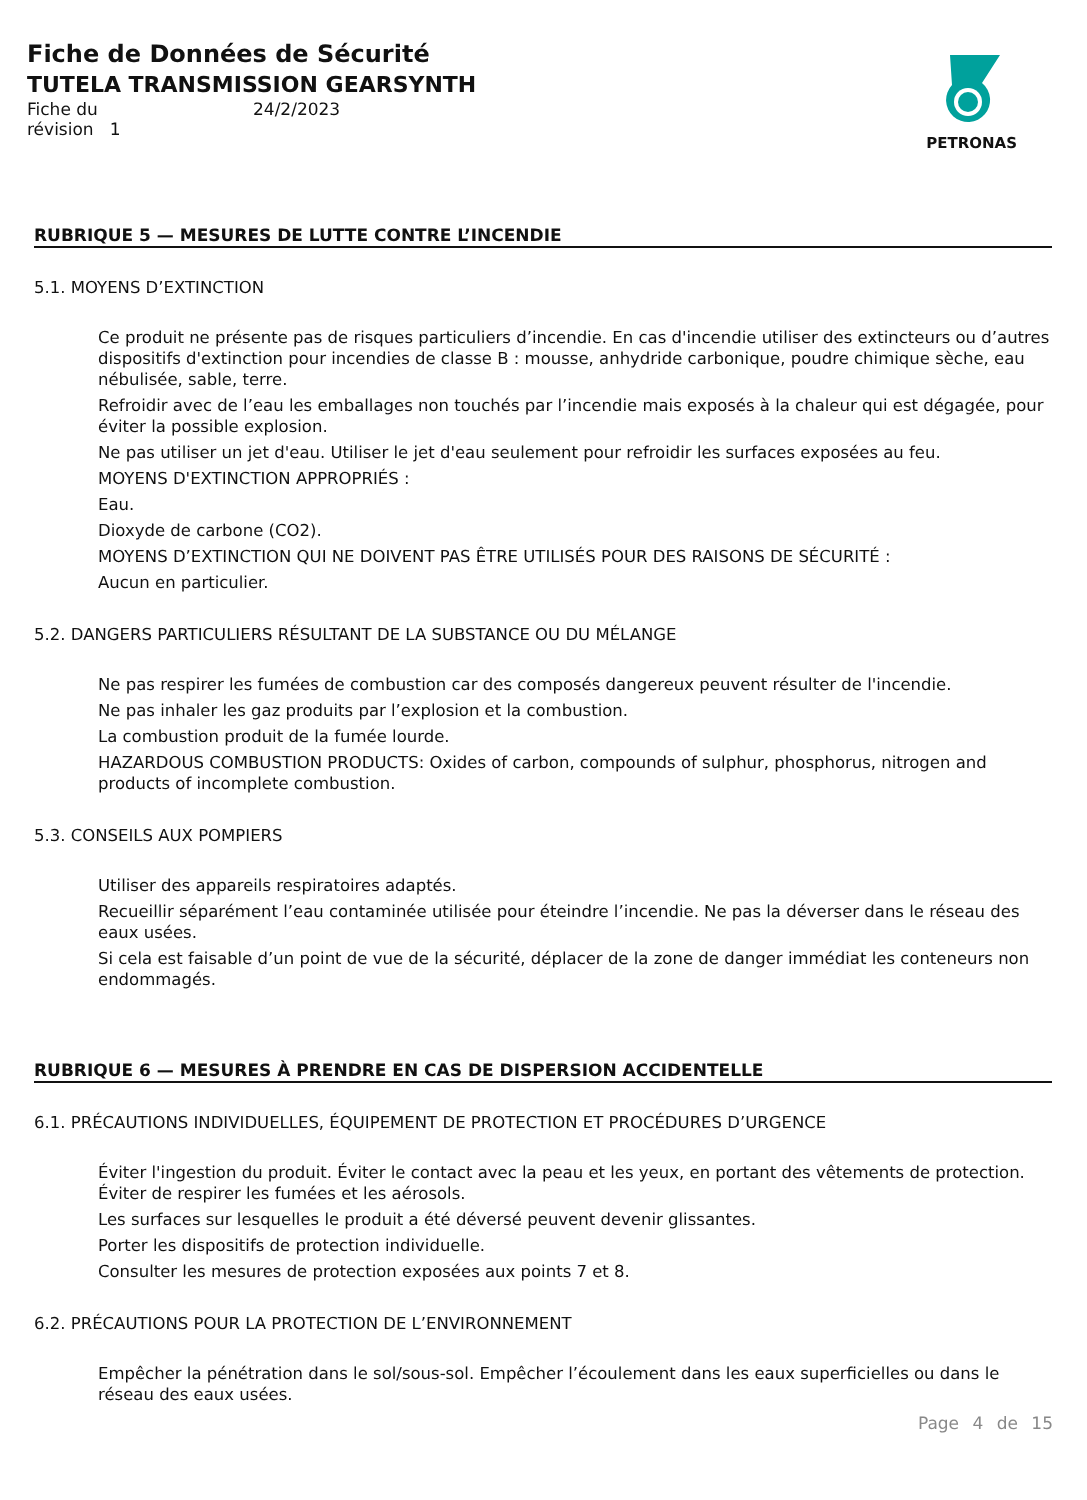Fiche de Données de Sécurité
TUTELA TRANSMISSION GEARSYNTH
| Fiche du | 24/2/2023 |
| révision 1 | |
PETRONAS
RUBRIQUE 5 — MESURES DE LUTTE CONTRE L’INCENDIE
5.1. MOYENS D’EXTINCTION
Ce produit ne présente pas de risques particuliers d’incendie. En cas d'incendie utiliser des extincteurs ou d’autres dispositifs d'extinction pour incendies de classe B : mousse, anhydride carbonique, poudre chimique sèche, eau nébulisée, sable, terre.
Refroidir avec de l’eau les emballages non touchés par l’incendie mais exposés à la chaleur qui est dégagée, pour éviter la possible explosion.
Ne pas utiliser un jet d'eau. Utiliser le jet d'eau seulement pour refroidir les surfaces exposées au feu.
MOYENS D'EXTINCTION APPROPRIÉS :
Eau.
Dioxyde de carbone (CO2).
MOYENS D’EXTINCTION QUI NE DOIVENT PAS ÊTRE UTILISÉS POUR DES RAISONS DE SÉCURITÉ :
Aucun en particulier.
5.2. DANGERS PARTICULIERS RÉSULTANT DE LA SUBSTANCE OU DU MÉLANGE
Ne pas respirer les fumées de combustion car des composés dangereux peuvent résulter de l'incendie.
Ne pas inhaler les gaz produits par l’explosion et la combustion.
La combustion produit de la fumée lourde.
HAZARDOUS COMBUSTION PRODUCTS: Oxides of carbon, compounds of sulphur, phosphorus, nitrogen and products of incomplete combustion.
5.3. CONSEILS AUX POMPIERS
Utiliser des appareils respiratoires adaptés.
Recueillir séparément l’eau contaminée utilisée pour éteindre l’incendie. Ne pas la déverser dans le réseau des eaux usées.
Si cela est faisable d’un point de vue de la sécurité, déplacer de la zone de danger immédiat les conteneurs non endommagés.
RUBRIQUE 6 — MESURES À PRENDRE EN CAS DE DISPERSION ACCIDENTELLE
6.1. PRÉCAUTIONS INDIVIDUELLES, ÉQUIPEMENT DE PROTECTION ET PROCÉDURES D’URGENCE
Éviter l'ingestion du produit. Éviter le contact avec la peau et les yeux, en portant des vêtements de protection. Éviter de respirer les fumées et les aérosols.
Les surfaces sur lesquelles le produit a été déversé peuvent devenir glissantes.
Porter les dispositifs de protection individuelle.
Consulter les mesures de protection exposées aux points 7 et 8.
6.2. PRÉCAUTIONS POUR LA PROTECTION DE L’ENVIRONNEMENT
Empêcher la pénétration dans le sol/sous-sol. Empêcher l’écoulement dans les eaux superficielles ou dans le réseau des eaux usées.
Page 4 de 15